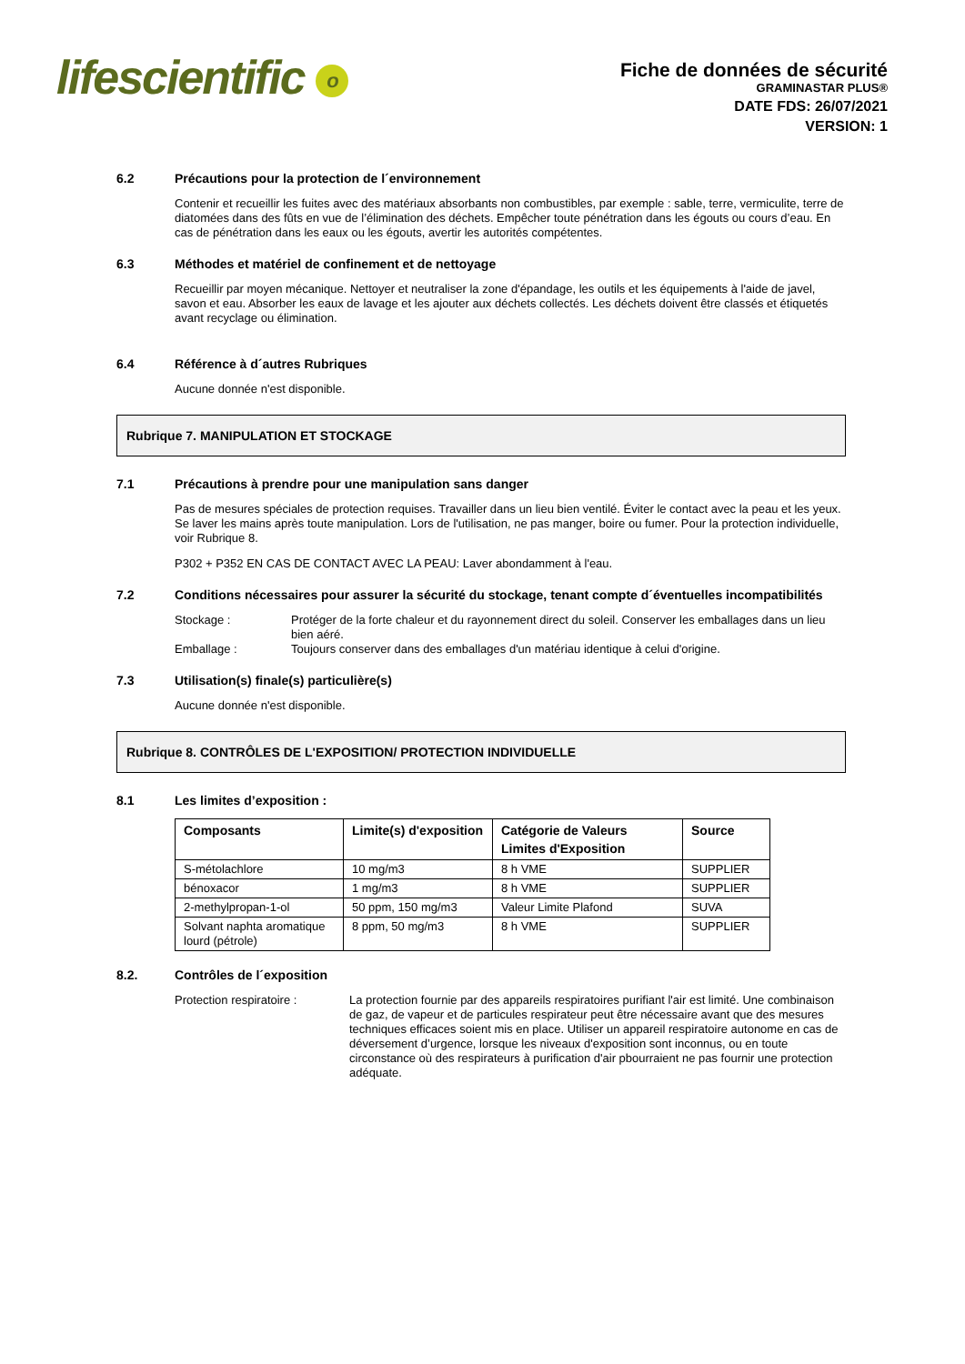lifescientific o
Fiche de données de sécurité
GRAMINASTAR PLUS®
DATE FDS: 26/07/2021
VERSION: 1
6.2 Précautions pour la protection de l´environnement
Contenir et recueillir les fuites avec des matériaux absorbants non combustibles, par exemple : sable, terre, vermiculite, terre de diatomées dans des fûts en vue de l’élimination des déchets. Empêcher toute pénétration dans les égouts ou cours d’eau. En cas de pénétration dans les eaux ou les égouts, avertir les autorités compétentes.
6.3 Méthodes et matériel de confinement et de nettoyage
Recueillir par moyen mécanique. Nettoyer et neutraliser la zone d'épandage, les outils et les équipements à l'aide de javel, savon et eau. Absorber les eaux de lavage et les ajouter aux déchets collectés. Les déchets doivent être classés et étiquetés avant recyclage ou élimination.
6.4 Référence à d´autres Rubriques
Aucune donnée n'est disponible.
Rubrique 7. MANIPULATION ET STOCKAGE
7.1 Précautions à prendre pour une manipulation sans danger
Pas de mesures spéciales de protection requises. Travailler dans un lieu bien ventilé. Éviter le contact avec la peau et les yeux. Se laver les mains après toute manipulation. Lors de l'utilisation, ne pas manger, boire ou fumer. Pour la protection individuelle, voir Rubrique 8.
P302 + P352 EN CAS DE CONTACT AVEC LA PEAU: Laver abondamment à l'eau.
7.2 Conditions nécessaires pour assurer la sécurité du stockage, tenant compte d´éventuelles incompatibilités
Stockage : Protéger de la forte chaleur et du rayonnement direct du soleil. Conserver les emballages dans un lieu bien aéré.
Emballage : Toujours conserver dans des emballages d'un matériau identique à celui d'origine.
7.3 Utilisation(s) finale(s) particulière(s)
Aucune donnée n'est disponible.
Rubrique 8. CONTRÔLES DE L'EXPOSITION/ PROTECTION INDIVIDUELLE
8.1 Les limites d’exposition :
| Composants | Limite(s) d'exposition | Catégorie de Valeurs Limites d'Exposition | Source |
| --- | --- | --- | --- |
| S-métolachlore | 10 mg/m3 | 8 h VME | SUPPLIER |
| bénoxacor | 1 mg/m3 | 8 h VME | SUPPLIER |
| 2-methylpropan-1-ol | 50 ppm, 150 mg/m3 | Valeur Limite Plafond | SUVA |
| Solvant naphta aromatique lourd (pétrole) | 8 ppm, 50 mg/m3 | 8 h VME | SUPPLIER |
8.2. Contrôles de l´exposition
Protection respiratoire : La protection fournie par des appareils respiratoires purifiant l'air est limité. Une combinaison de gaz, de vapeur et de particules respirateur peut être nécessaire avant que des mesures techniques efficaces soient mis en place. Utiliser un appareil respiratoire autonome en cas de déversement d’urgence, lorsque les niveaux d'exposition sont inconnus, ou en toute circonstance où des respirateurs à purification d'air pbourraient ne pas fournir une protection adéquate.